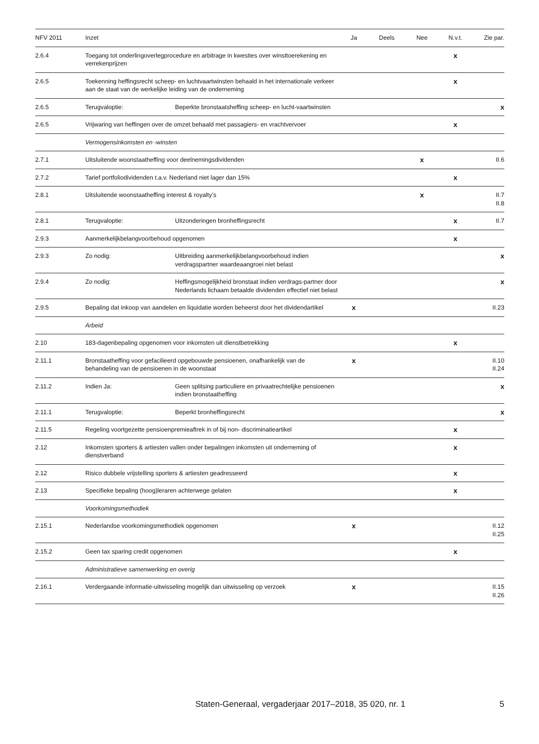| NFV 2011 | Inzet | | Ja | Deels | Nee | N.v.t. | Zie par. |
| --- | --- | --- | --- | --- | --- | --- | --- |
| 2.6.4 | Toegang tot onderlingoverlegprocedure en arbitrage in kwesties over winsttoerekening en verrekenprijzen | | | | | x | |
| 2.6.5 | Toekenning heffingsrecht scheep- en luchtvaartwinsten behaald in het internationale verkeer aan de staat van de werkelijke leiding van de onderneming | | | | | x | |
| 2.6.5 | Terugvaloptie: | Beperkte bronstaatsheffing scheep- en lucht-vaartwinsten | | | | | x |
| 2.6.5 | Vrijwaring van heffingen over de omzet behaald met passagiers- en vrachtvervoer | | | | | x | |
| | Vermogensinkomsten en -winsten | | | | | | |
| 2.7.1 | Uitsluitende woonstaatheffing voor deelnemingsdividenden | | | | x | | II.6 |
| 2.7.2 | Tarief portfoliodividenden t.a.v. Nederland niet lager dan 15% | | | | | x | |
| 2.8.1 | Uitsluitende woonstaatheffing interest & royalty’s | | | | x | | II.7 II.8 |
| 2.8.1 | Terugvaloptie: | Uitzonderingen bronheffingsrecht | | | | x | II.7 |
| 2.9.3 | Aanmerkelijkbelangvoorbehoud opgenomen | | | | | x | |
| 2.9.3 | Zo nodig: | Uitbreiding aanmerkelijkbelangvoorbehoud indien verdragspartner waardeaangroei niet belast | | | | | x |
| 2.9.4 | Zo nodig: | Heffingsmogelijkheid bronstaat indien verdrags-partner door Nederlands lichaam betaalde dividenden effectief niet belast | | | | | x |
| 2.9.5 | Bepaling dat inkoop van aandelen en liquidatie worden beheerst door het dividendartikel | | x | | | | II.23 |
| | Arbeid | | | | | | |
| 2.10 | 183-dagenbepaling opgenomen voor inkomsten uit dienstbetrekking | | | | | x | |
| 2.11.1 | Bronstaatheffing voor gefacilieerd opgebouwde pensioenen, onafhankelijk van de behandeling van de pensioenen in de woonstaat | | x | | | | II.10 II.24 |
| 2.11.2 | Indien Ja: | Geen splitsing particuliere en privaatrechtelijke pensioenen indien bronstaatheffing | | | | | x |
| 2.11.1 | Terugvaloptie: | Beperkt bronheffingsrecht | | | | | x |
| 2.11.5 | Regeling voortgezette pensioenpremieaftrek in of bij non- discriminatieartikel | | | | | x | |
| 2.12 | Inkomsten sporters & artiesten vallen onder bepalingen inkomsten uit onderneming of dienstverband | | | | | x | |
| 2.12 | Risico dubbele vrijstelling sporters & artiesten geadresseerd | | | | | x | |
| 2.13 | Specifieke bepaling (hoog)leraren achterwege gelaten | | | | | x | |
| | Voorkomingsmethodiek | | | | | | |
| 2.15.1 | Nederlandse voorkomingsmethodiek opgenomen | | x | | | | II.12 II.25 |
| 2.15.2 | Geen tax sparing credit opgenomen | | | | | x | |
| | Administratieve samenwerking en overig | | | | | | |
| 2.16.1 | Verdergaande informatie-uitwisseling mogelijk dan uitwisseling op verzoek | | x | | | | II.15 II.26 |
Staten-Generaal, vergaderjaar 2017–2018, 35 020, nr. 1 5